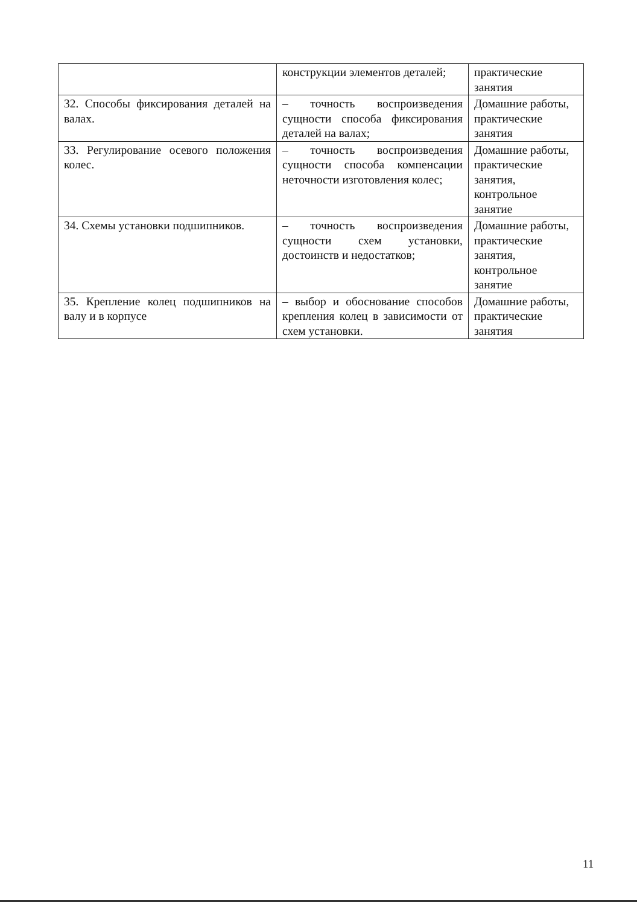| | конструкции элементов деталей; | практические занятия |
| 32. Способы фиксирования деталей на валах. | – точность воспроизведения сущности способа фиксирования деталей на валах; | Домашние работы, практические занятия |
| 33. Регулирование осевого положения колес. | – точность воспроизведения сущности способа компенсации неточности изготовления колес; | Домашние работы, практические занятия, контрольное занятие |
| 34. Схемы установки подшипников. | – точность воспроизведения сущности схем установки, достоинств и недостатков; | Домашние работы, практические занятия, контрольное занятие |
| 35. Крепление колец подшипников на валу и в корпусе | – выбор и обоснование способов крепления колец в зависимости от схем установки. | Домашние работы, практические занятия |
11